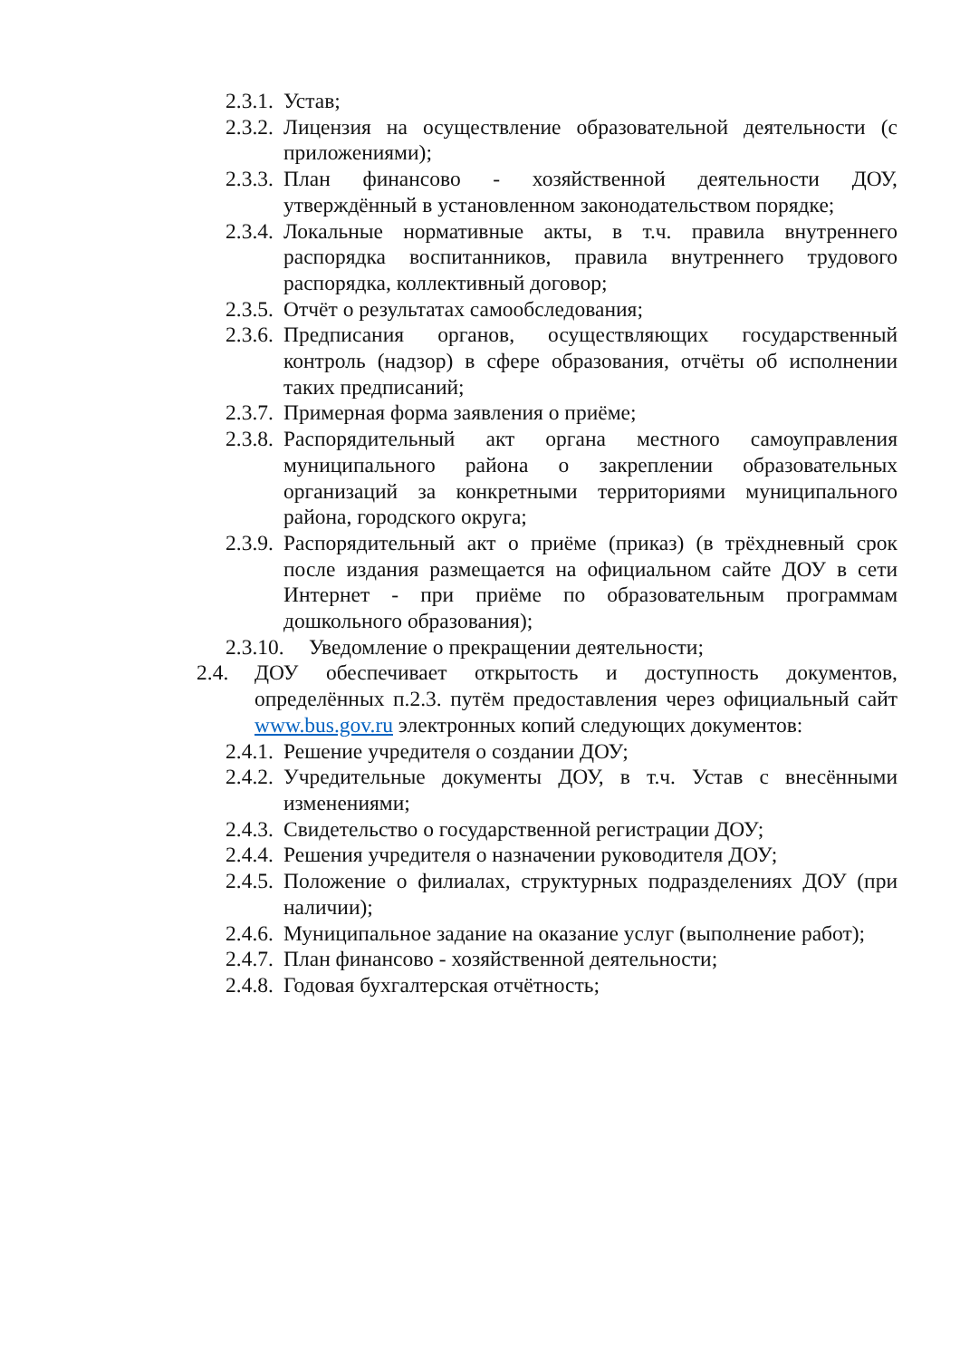2.3.1. Устав;
2.3.2. Лицензия на осуществление образовательной деятельности (с приложениями);
2.3.3. План финансово - хозяйственной деятельности ДОУ, утверждённый в установленном законодательством порядке;
2.3.4. Локальные нормативные акты, в т.ч. правила внутреннего распорядка воспитанников, правила внутреннего трудового распорядка, коллективный договор;
2.3.5. Отчёт о результатах самообследования;
2.3.6. Предписания органов, осуществляющих государственный контроль (надзор) в сфере образования, отчёты об исполнении таких предписаний;
2.3.7. Примерная форма заявления о приёме;
2.3.8. Распорядительный акт органа местного самоуправления муниципального района о закреплении образовательных организаций за конкретными территориями муниципального района, городского округа;
2.3.9. Распорядительный акт о приёме (приказ) (в трёхдневный срок после издания размещается на официальном сайте ДОУ в сети Интернет - при приёме по образовательным программам дошкольного образования);
2.3.10. Уведомление о прекращении деятельности;
2.4. ДОУ обеспечивает открытость и доступность документов, определённых п.2.3. путём предоставления через официальный сайт www.bus.gov.ru электронных копий следующих документов:
2.4.1. Решение учредителя о создании ДОУ;
2.4.2. Учредительные документы ДОУ, в т.ч. Устав с внесёнными изменениями;
2.4.3. Свидетельство о государственной регистрации ДОУ;
2.4.4. Решения учредителя о назначении руководителя ДОУ;
2.4.5. Положение о филиалах, структурных подразделениях ДОУ (при наличии);
2.4.6. Муниципальное задание на оказание услуг (выполнение работ);
2.4.7. План финансово - хозяйственной деятельности;
2.4.8. Годовая бухгалтерская отчётность;